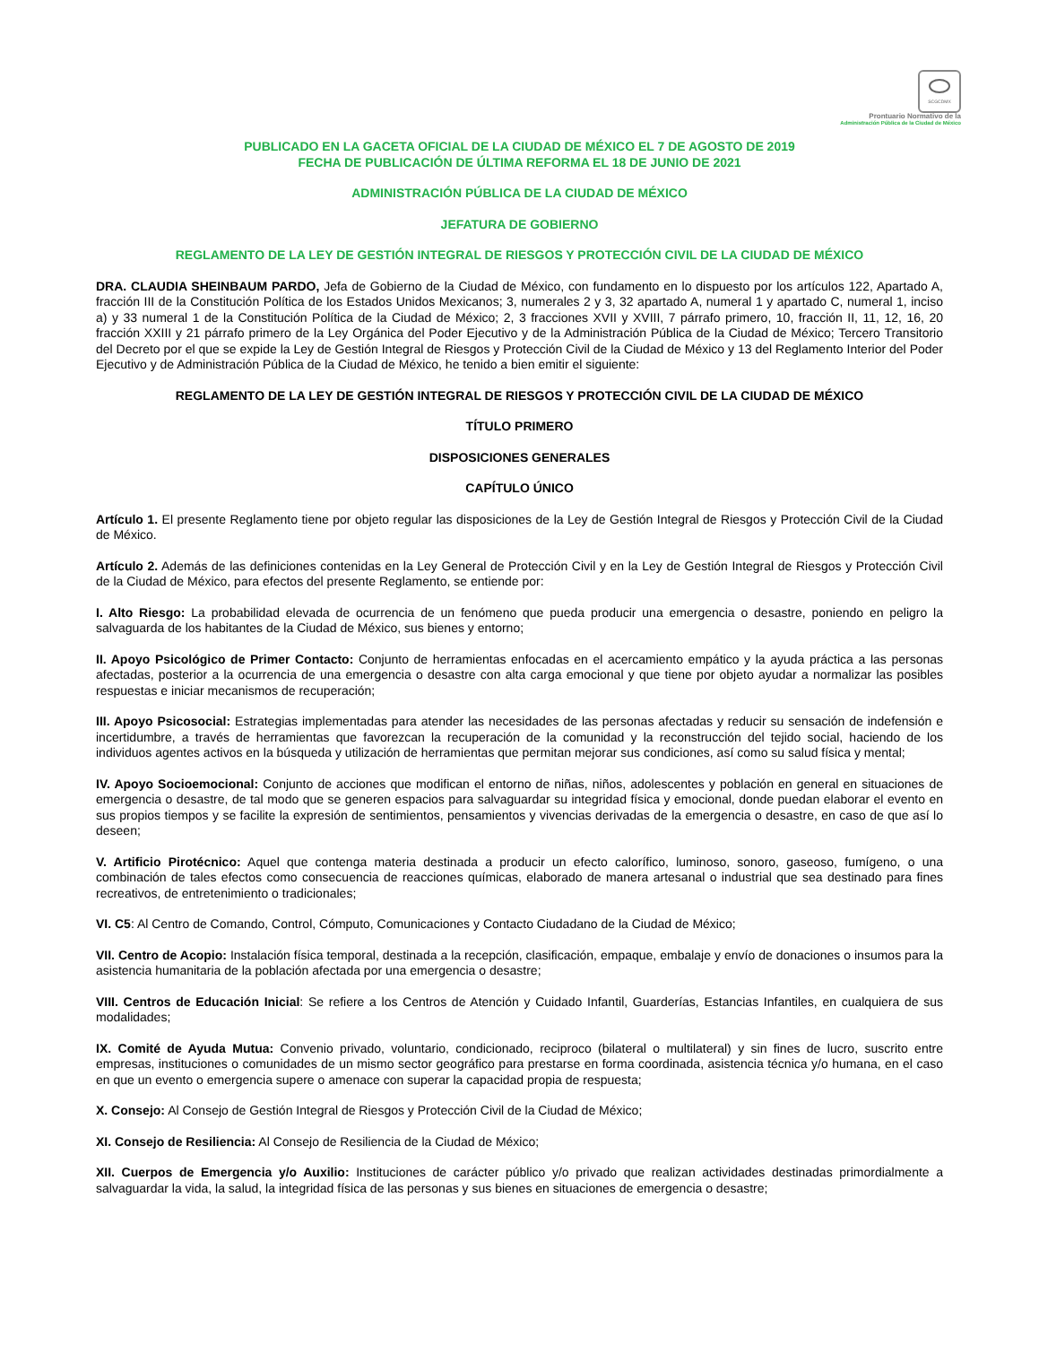SCGCDMX
Prontuario Normativo de la
Administración Pública de la Ciudad de México
PUBLICADO EN LA GACETA OFICIAL DE LA CIUDAD DE MÉXICO EL 7 DE AGOSTO DE 2019
FECHA DE PUBLICACIÓN DE ÚLTIMA REFORMA EL 18 DE JUNIO DE 2021
ADMINISTRACIÓN PÚBLICA DE LA CIUDAD DE MÉXICO
JEFATURA DE GOBIERNO
REGLAMENTO DE LA LEY DE GESTIÓN INTEGRAL DE RIESGOS Y PROTECCIÓN CIVIL DE LA CIUDAD DE MÉXICO
DRA. CLAUDIA SHEINBAUM PARDO, Jefa de Gobierno de la Ciudad de México, con fundamento en lo dispuesto por los artículos 122, Apartado A, fracción III de la Constitución Política de los Estados Unidos Mexicanos; 3, numerales 2 y 3, 32 apartado A, numeral 1 y apartado C, numeral 1, inciso a) y 33 numeral 1 de la Constitución Política de la Ciudad de México; 2, 3 fracciones XVII y XVIII, 7 párrafo primero, 10, fracción II, 11, 12, 16, 20 fracción XXIII y 21 párrafo primero de la Ley Orgánica del Poder Ejecutivo y de la Administración Pública de la Ciudad de México; Tercero Transitorio del Decreto por el que se expide la Ley de Gestión Integral de Riesgos y Protección Civil de la Ciudad de México y 13 del Reglamento Interior del Poder Ejecutivo y de Administración Pública de la Ciudad de México, he tenido a bien emitir el siguiente:
REGLAMENTO DE LA LEY DE GESTIÓN INTEGRAL DE RIESGOS Y PROTECCIÓN CIVIL DE LA CIUDAD DE MÉXICO
TÍTULO PRIMERO
DISPOSICIONES GENERALES
CAPÍTULO ÚNICO
Artículo 1. El presente Reglamento tiene por objeto regular las disposiciones de la Ley de Gestión Integral de Riesgos y Protección Civil de la Ciudad de México.
Artículo 2. Además de las definiciones contenidas en la Ley General de Protección Civil y en la Ley de Gestión Integral de Riesgos y Protección Civil de la Ciudad de México, para efectos del presente Reglamento, se entiende por:
I. Alto Riesgo: La probabilidad elevada de ocurrencia de un fenómeno que pueda producir una emergencia o desastre, poniendo en peligro la salvaguarda de los habitantes de la Ciudad de México, sus bienes y entorno;
II. Apoyo Psicológico de Primer Contacto: Conjunto de herramientas enfocadas en el acercamiento empático y la ayuda práctica a las personas afectadas, posterior a la ocurrencia de una emergencia o desastre con alta carga emocional y que tiene por objeto ayudar a normalizar las posibles respuestas e iniciar mecanismos de recuperación;
III. Apoyo Psicosocial: Estrategias implementadas para atender las necesidades de las personas afectadas y reducir su sensación de indefensión e incertidumbre, a través de herramientas que favorezcan la recuperación de la comunidad y la reconstrucción del tejido social, haciendo de los individuos agentes activos en la búsqueda y utilización de herramientas que permitan mejorar sus condiciones, así como su salud física y mental;
IV. Apoyo Socioemocional: Conjunto de acciones que modifican el entorno de niñas, niños, adolescentes y población en general en situaciones de emergencia o desastre, de tal modo que se generen espacios para salvaguardar su integridad física y emocional, donde puedan elaborar el evento en sus propios tiempos y se facilite la expresión de sentimientos, pensamientos y vivencias derivadas de la emergencia o desastre, en caso de que así lo deseen;
V. Artificio Pirotécnico: Aquel que contenga materia destinada a producir un efecto calorífico, luminoso, sonoro, gaseoso, fumígeno, o una combinación de tales efectos como consecuencia de reacciones químicas, elaborado de manera artesanal o industrial que sea destinado para fines recreativos, de entretenimiento o tradicionales;
VI. C5: Al Centro de Comando, Control, Cómputo, Comunicaciones y Contacto Ciudadano de la Ciudad de México;
VII. Centro de Acopio: Instalación física temporal, destinada a la recepción, clasificación, empaque, embalaje y envío de donaciones o insumos para la asistencia humanitaria de la población afectada por una emergencia o desastre;
VIII. Centros de Educación Inicial: Se refiere a los Centros de Atención y Cuidado Infantil, Guarderías, Estancias Infantiles, en cualquiera de sus modalidades;
IX. Comité de Ayuda Mutua: Convenio privado, voluntario, condicionado, reciproco (bilateral o multilateral) y sin fines de lucro, suscrito entre empresas, instituciones o comunidades de un mismo sector geográfico para prestarse en forma coordinada, asistencia técnica y/o humana, en el caso en que un evento o emergencia supere o amenace con superar la capacidad propia de respuesta;
X. Consejo: Al Consejo de Gestión Integral de Riesgos y Protección Civil de la Ciudad de México;
XI. Consejo de Resiliencia: Al Consejo de Resiliencia de la Ciudad de México;
XII. Cuerpos de Emergencia y/o Auxilio: Instituciones de carácter público y/o privado que realizan actividades destinadas primordialmente a salvaguardar la vida, la salud, la integridad física de las personas y sus bienes en situaciones de emergencia o desastre;